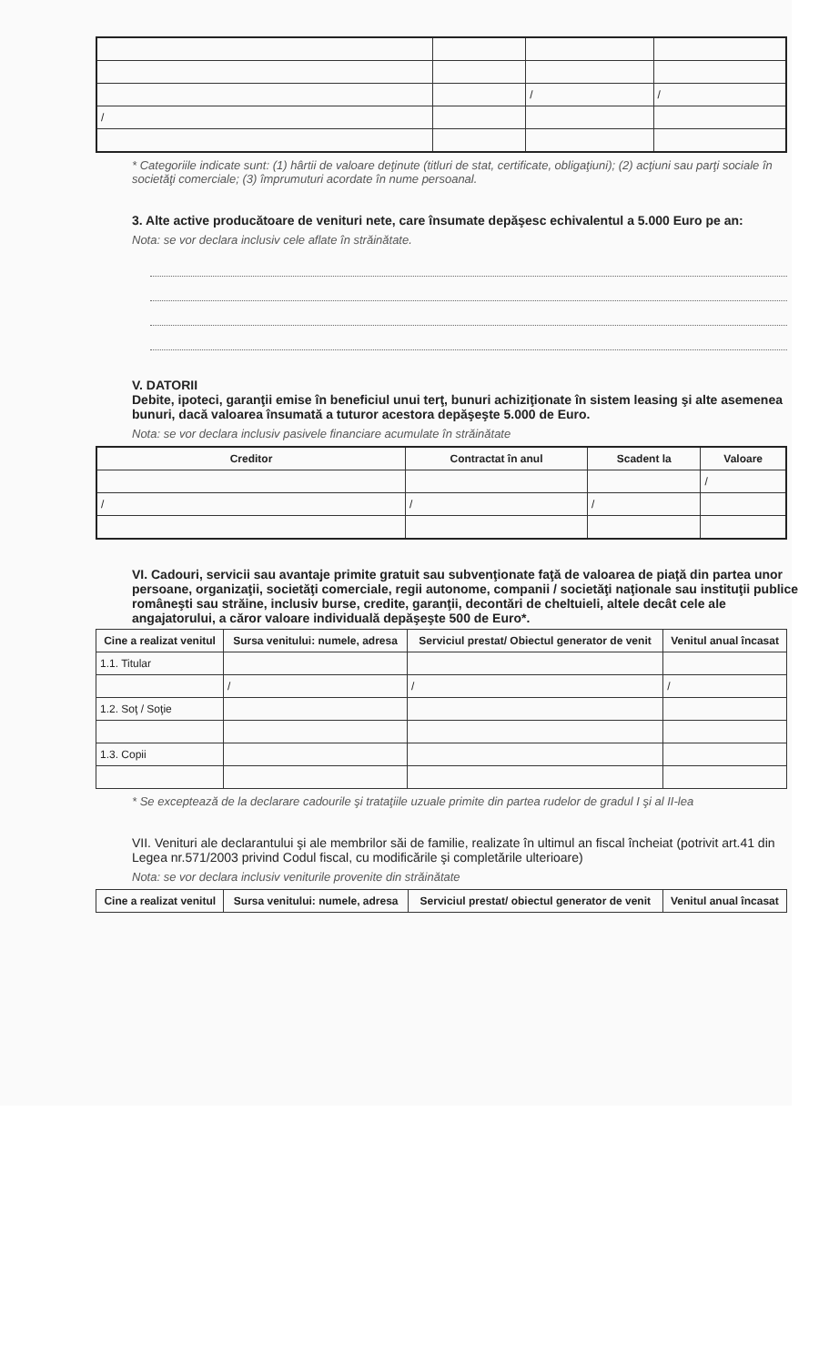| | | / | / |
| / | | | |
* Categoriile indicate sunt: (1) hârtii de valoare deţinute (titluri de stat, certificate, obligaţiuni); (2) acţiuni sau parţi sociale în societăţi comerciale; (3) împrumuturi acordate în nume persoanal.
3. Alte active producătoare de venituri nete, care însumate depăşesc echivalentul a 5.000 Euro pe an:
Nota: se vor declara inclusiv cele aflate în străinătate.
V. DATORII
Debite, ipoteci, garanţii emise în beneficiul unui terţ, bunuri achiziţionate în sistem leasing şi alte asemenea bunuri, dacă valoarea însumată a tuturor acestora depăşeşte 5.000 de Euro.
Nota: se vor declara inclusiv pasivele financiare acumulate în străinătate
| Creditor | Contractat în anul | Scadent la | Valoare |
| --- | --- | --- | --- |
| | | | / |
| / | / | / | |
VI. Cadouri, servicii sau avantaje primite gratuit sau subvenţionate faţă de valoarea de piaţă din partea unor persoane, organizaţii, societăţi comerciale, regii autonome, companii / societăţi naţionale sau instituţii publice româneşti sau străine, inclusiv burse, credite, garanţii, decontări de cheltuieli, altele decât cele ale angajatorului, a căror valoare individuală depăşeşte 500 de Euro*.
| Cine a realizat venitul | Sursa venitului: numele, adresa | Serviciul prestat/ Obiectul generator de venit | Venitul anual încasat |
| --- | --- | --- | --- |
| 1.1. Titular | | | |
| | / | / | / |
| 1.2. Soţ / Soţie | | | |
| 1.3. Copii | | | |
* Se exceptează de la declarare cadourile şi trataţiile uzuale primite din partea rudelor de gradul I şi al II-lea
VII. Venituri ale declarantului şi ale membrilor săi de familie, realizate în ultimul an fiscal încheiat (potrivit art.41 din Legea nr.571/2003 privind Codul fiscal, cu modificările şi completările ulterioare)
Nota: se vor declara inclusiv veniturile provenite din străinătate
| Cine a realizat venitul | Sursa venitului: numele, adresa | Serviciul prestat/ obiectul generator de venit | Venitul anual încasat |
| --- | --- | --- | --- |